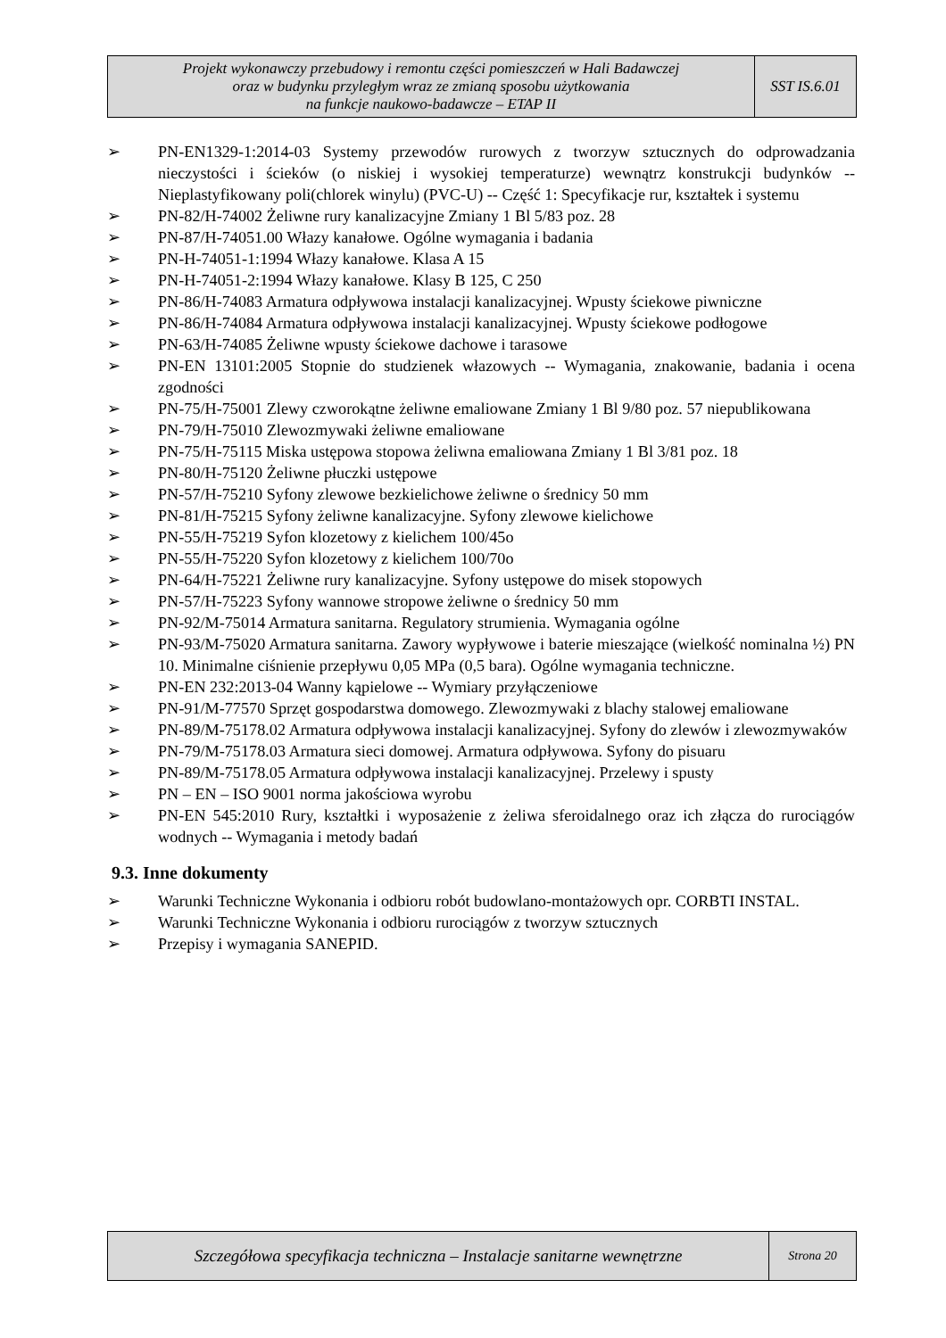| Projekt wykonawczy przebudowy i remontu części pomieszczeń w Hali Badawczej oraz w budynku przyległym wraz ze zmianą sposobu użytkowania na funkcje naukowo-badawcze – ETAP II | SST IS.6.01 |
➢ PN-EN1329-1:2014-03 Systemy przewodów rurowych z tworzyw sztucznych do odprowadzania nieczystości i ścieków (o niskiej i wysokiej temperaturze) wewnątrz konstrukcji budynków -- Nieplastyfikowany poli(chlorek winylu) (PVC-U) -- Część 1: Specyfikacje rur, kształtek i systemu
➢ PN-82/H-74002 Żeliwne rury kanalizacyjne Zmiany 1 Bl 5/83 poz. 28
➢ PN-87/H-74051.00 Włazy kanałowe. Ogólne wymagania i badania
➢ PN-H-74051-1:1994 Włazy kanałowe. Klasa A 15
➢ PN-H-74051-2:1994 Włazy kanałowe. Klasy B 125, C 250
➢ PN-86/H-74083 Armatura odpływowa instalacji kanalizacyjnej. Wpusty ściekowe piwniczne
➢ PN-86/H-74084 Armatura odpływowa instalacji kanalizacyjnej. Wpusty ściekowe podłogowe
➢ PN-63/H-74085 Żeliwne wpusty ściekowe dachowe i tarasowe
➢ PN-EN 13101:2005 Stopnie do studzienek włazowych -- Wymagania, znakowanie, badania i ocena zgodności
➢ PN-75/H-75001 Zlewy czworokątne żeliwne emaliowane Zmiany 1 Bl 9/80 poz. 57 niepublikowana
➢ PN-79/H-75010 Zlewozmywaki żeliwne emaliowane
➢ PN-75/H-75115 Miska ustępowa stopowa żeliwna emaliowana Zmiany 1 Bl 3/81 poz. 18
➢ PN-80/H-75120 Żeliwne płuczki ustępowe
➢ PN-57/H-75210 Syfony zlewowe bezkielichowe żeliwne o średnicy 50 mm
➢ PN-81/H-75215 Syfony żeliwne kanalizacyjne. Syfony zlewowe kielichowe
➢ PN-55/H-75219 Syfon klozetowy z kielichem 100/45o
➢ PN-55/H-75220 Syfon klozetowy z kielichem 100/70o
➢ PN-64/H-75221 Żeliwne rury kanalizacyjne. Syfony ustępowe do misek stopowych
➢ PN-57/H-75223 Syfony wannowe stropowe żeliwne o średnicy 50 mm
➢ PN-92/M-75014 Armatura sanitarna. Regulatory strumienia. Wymagania ogólne
➢ PN-93/M-75020 Armatura sanitarna. Zawory wypływowe i baterie mieszające (wielkość nominalna ½) PN 10. Minimalne ciśnienie przepływu 0,05 MPa (0,5 bara). Ogólne wymagania techniczne.
➢ PN-EN 232:2013-04 Wanny kąpielowe -- Wymiary przyłączeniowe
➢ PN-91/M-77570 Sprzęt gospodarstwa domowego. Zlewozmywaki z blachy stalowej emaliowane
➢ PN-89/M-75178.02 Armatura odpływowa instalacji kanalizacyjnej. Syfony do zlewów i zlewozmywaków
➢ PN-79/M-75178.03 Armatura sieci domowej. Armatura odpływowa. Syfony do pisuaru
➢ PN-89/M-75178.05 Armatura odpływowa instalacji kanalizacyjnej. Przelewy i spusty
➢ PN – EN – ISO 9001 norma jakościowa wyrobu
➢ PN-EN 545:2010 Rury, kształtki i wyposażenie z żeliwa sferoidalnego oraz ich złącza do rurociągów wodnych -- Wymagania i metody badań
9.3. Inne dokumenty
➢ Warunki Techniczne Wykonania i odbioru robót budowlano-montażowych opr. CORBTI INSTAL.
➢ Warunki Techniczne Wykonania i odbioru rurociągów z tworzyw sztucznych
➢ Przepisy i wymagania SANEPID.
| Szczegółowa specyfikacja techniczna – Instalacje sanitarne wewnętrzne | Strona 20 |